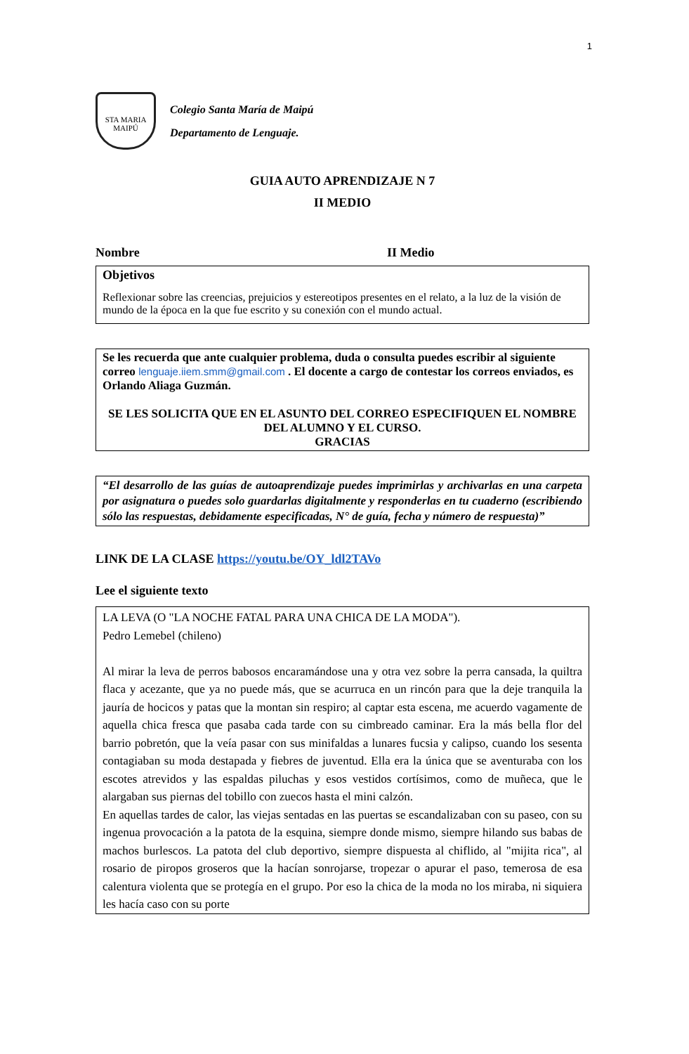1
STA MARIA
MAIPÚ
Colegio Santa María de Maipú
Departamento de Lenguaje.
GUIA AUTO APRENDIZAJE N 7
II MEDIO
Nombre II Medio
Objetivos
Reflexionar sobre las creencias, prejuicios y estereotipos presentes en el relato, a la luz de la visión de mundo de la época en la que fue escrito y su conexión con el mundo actual.
Se les recuerda que ante cualquier problema, duda o consulta puedes escribir al siguiente correo lenguaje.iiem.smm@gmail.com . El docente a cargo de contestar los correos enviados, es Orlando Aliaga Guzmán.
SE LES SOLICITA QUE EN EL ASUNTO DEL CORREO ESPECIFIQUEN EL NOMBRE DEL ALUMNO Y EL CURSO.
GRACIAS
“El desarrollo de las guías de autoaprendizaje puedes imprimirlas y archivarlas en una carpeta por asignatura o puedes solo guardarlas digitalmente y responderlas en tu cuaderno (escribiendo sólo las respuestas, debidamente especificadas, N° de guía, fecha y número de respuesta)”
LINK DE LA CLASE https://youtu.be/OY_ldl2TAVo
Lee el siguiente texto
LA LEVA (O "LA NOCHE FATAL PARA UNA CHICA DE LA MODA").
Pedro Lemebel (chileno)
Al mirar la leva de perros babosos encaramándose una y otra vez sobre la perra cansada, la quiltra flaca y acezante, que ya no puede más, que se acurruca en un rincón para que la deje tranquila la jauría de hocicos y patas que la montan sin respiro; al captar esta escena, me acuerdo vagamente de aquella chica fresca que pasaba cada tarde con su cimbreado caminar. Era la más bella flor del barrio pobretón, que la veía pasar con sus minifaldas a lunares fucsia y calipso, cuando los sesenta contagiaban su moda destapada y fiebres de juventud. Ella era la única que se aventuraba con los escotes atrevidos y las espaldas piluchas y esos vestidos cortísimos, como de muñeca, que le alargaban sus piernas del tobillo con zuecos hasta el mini calzón.
En aquellas tardes de calor, las viejas sentadas en las puertas se escandalizaban con su paseo, con su ingenua provocación a la patota de la esquina, siempre donde mismo, siempre hilando sus babas de machos burlescos. La patota del club deportivo, siempre dispuesta al chiflido, al "mijita rica", al rosario de piropos groseros que la hacían sonrojarse, tropezar o apurar el paso, temerosa de esa calentura violenta que se protegía en el grupo. Por eso la chica de la moda no los miraba, ni siquiera les hacía caso con su porte